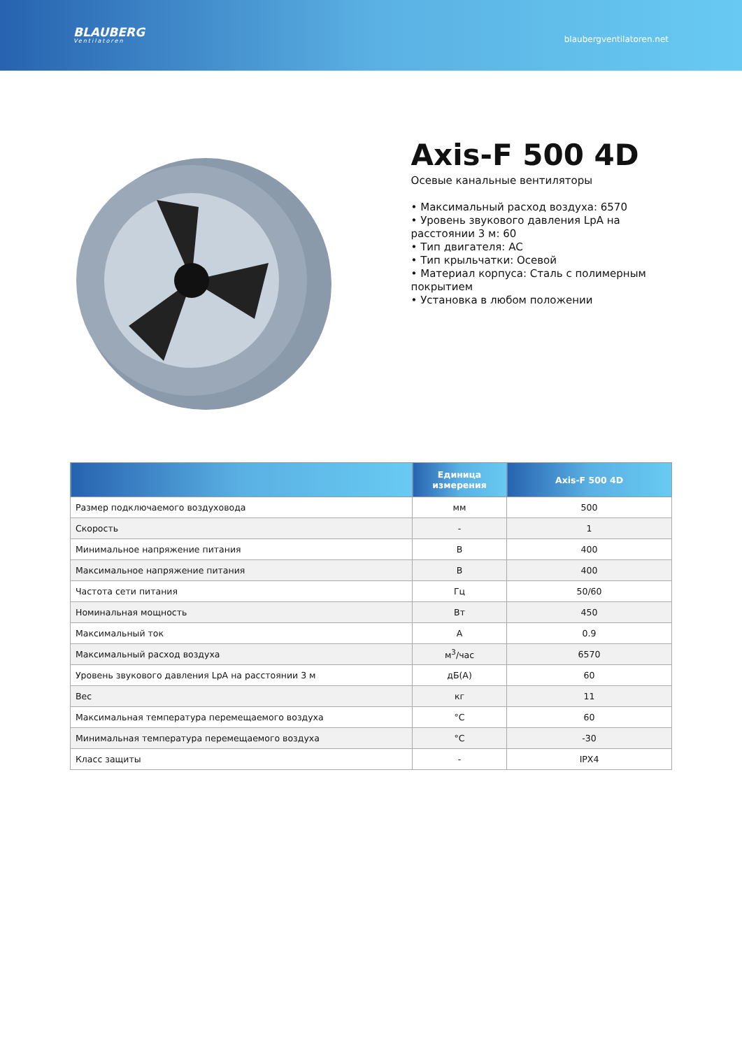BLAUBERG
Ventilatoren
blaubergventilatoren.net
Axis-F 500 4D
Осевые канальные вентиляторы
• Максимальный расход воздуха: 6570
• Уровень звукового давления LpA на расстоянии 3 м: 60
• Тип двигателя: AC
• Тип крыльчатки: Осевой
• Материал корпуса: Сталь с полимерным покрытием
• Установка в любом положении
| | Единица измерения | Axis-F 500 4D |
| --- | --- | --- |
| Размер подключаемого воздуховода | мм | 500 |
| Скорость | - | 1 |
| Минимальное напряжение питания | В | 400 |
| Максимальное напряжение питания | В | 400 |
| Частота сети питания | Гц | 50/60 |
| Номинальная мощность | Вт | 450 |
| Максимальный ток | А | 0.9 |
| Максимальный расход воздуха | м<sup>3</sup>/час | 6570 |
| Уровень звукового давления LpA на расстоянии 3 м | дБ(А) | 60 |
| Вес | кг | 11 |
| Максимальная температура перемещаемого воздуха | °C | 60 |
| Минимальная температура перемещаемого воздуха | °C | -30 |
| Класс защиты | - | IPX4 |